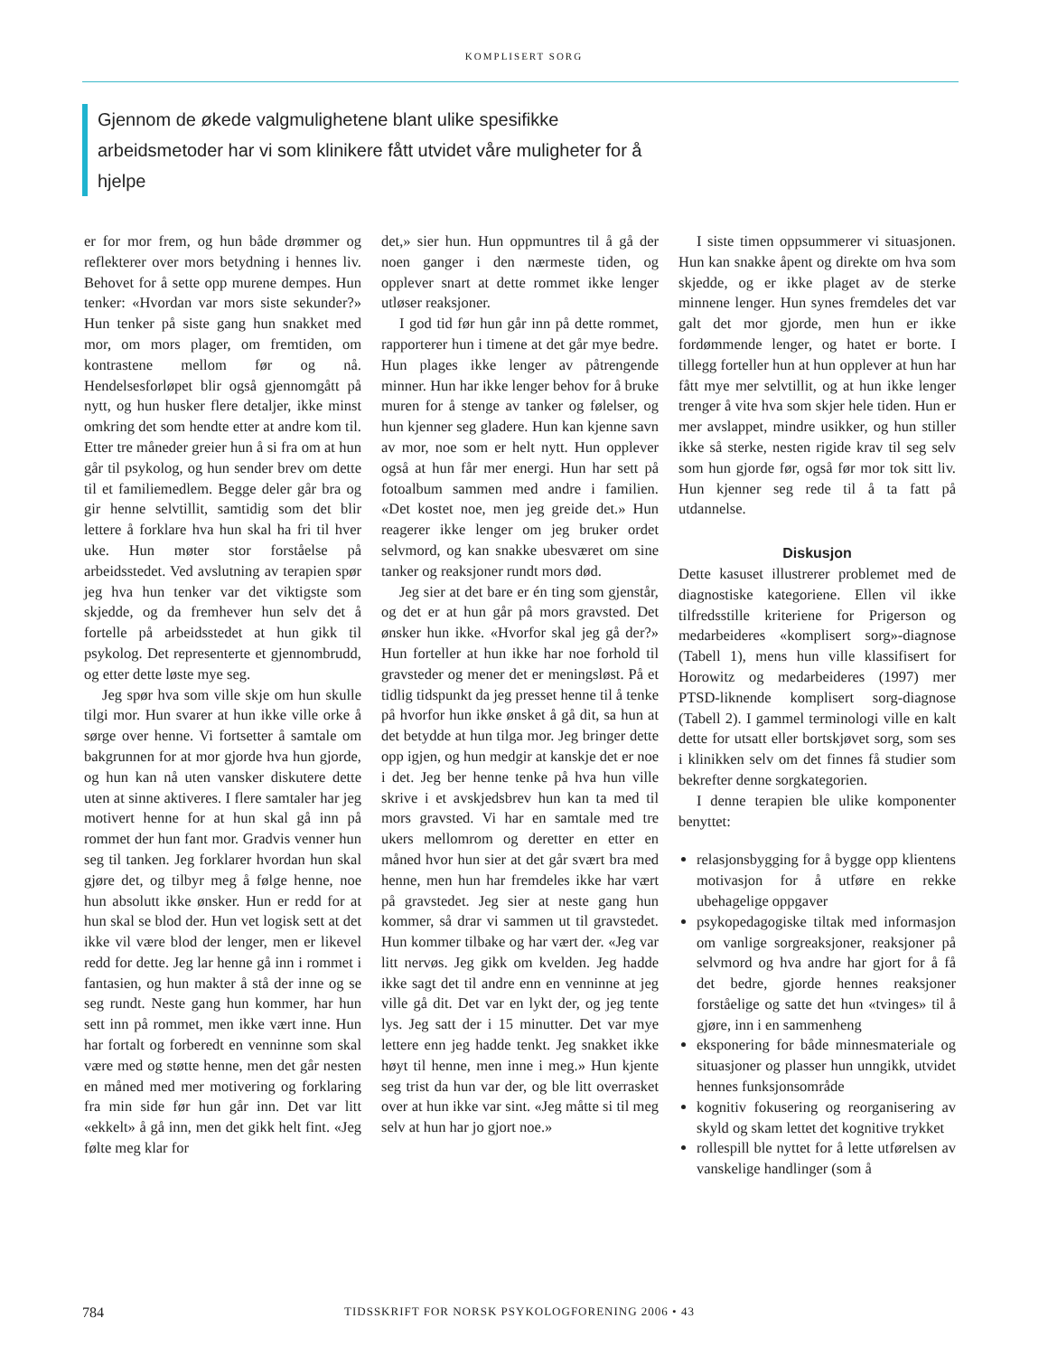KOMPLISERT SORG
Gjennom de økede valgmulighetene blant ulike spesifikke arbeidsmetoder har vi som klinikere fått utvidet våre muligheter for å hjelpe
er for mor frem, og hun både drømmer og reflekterer over mors betydning i hennes liv. Behovet for å sette opp murene dempes. Hun tenker: «Hvordan var mors siste sekunder?» Hun tenker på siste gang hun snakket med mor, om mors plager, om fremtiden, om kontrastene mellom før og nå. Hendelsesforløpet blir også gjennomgått på nytt, og hun husker flere detaljer, ikke minst omkring det som hendte etter at andre kom til. Etter tre måneder greier hun å si fra om at hun går til psykolog, og hun sender brev om dette til et familiemedlem. Begge deler går bra og gir henne selvtillit, samtidig som det blir lettere å forklare hva hun skal ha fri til hver uke. Hun møter stor forståelse på arbeidsstedet. Ved avslutning av terapien spør jeg hva hun tenker var det viktigste som skjedde, og da fremhever hun selv det å fortelle på arbeidsstedet at hun gikk til psykolog. Det representerte et gjennombrudd, og etter dette løste mye seg.
Jeg spør hva som ville skje om hun skulle tilgi mor. Hun svarer at hun ikke ville orke å sørge over henne. Vi fortsetter å samtale om bakgrunnen for at mor gjorde hva hun gjorde, og hun kan nå uten vansker diskutere dette uten at sinne aktiveres. I flere samtaler har jeg motivert henne for at hun skal gå inn på rommet der hun fant mor. Gradvis venner hun seg til tanken. Jeg forklarer hvordan hun skal gjøre det, og tilbyr meg å følge henne, noe hun absolutt ikke ønsker. Hun er redd for at hun skal se blod der. Hun vet logisk sett at det ikke vil være blod der lenger, men er likevel redd for dette. Jeg lar henne gå inn i rommet i fantasien, og hun makter å stå der inne og se seg rundt. Neste gang hun kommer, har hun sett inn på rommet, men ikke vært inne. Hun har fortalt og forberedt en venninne som skal være med og støtte henne, men det går nesten en måned med mer motivering og forklaring fra min side før hun går inn. Det var litt «ekkelt» å gå inn, men det gikk helt fint. «Jeg følte meg klar for
det,» sier hun. Hun oppmuntres til å gå der noen ganger i den nærmeste tiden, og opplever snart at dette rommet ikke lenger utløser reaksjoner.
I god tid før hun går inn på dette rommet, rapporterer hun i timene at det går mye bedre. Hun plages ikke lenger av påtrengende minner. Hun har ikke lenger behov for å bruke muren for å stenge av tanker og følelser, og hun kjenner seg gladere. Hun kan kjenne savn av mor, noe som er helt nytt. Hun opplever også at hun får mer energi. Hun har sett på fotoalbum sammen med andre i familien. «Det kostet noe, men jeg greide det.» Hun reagerer ikke lenger om jeg bruker ordet selvmord, og kan snakke ubesværet om sine tanker og reaksjoner rundt mors død.
Jeg sier at det bare er én ting som gjenstår, og det er at hun går på mors gravsted. Det ønsker hun ikke. «Hvorfor skal jeg gå der?» Hun forteller at hun ikke har noe forhold til gravsteder og mener det er meningsløst. På et tidlig tidspunkt da jeg presset henne til å tenke på hvorfor hun ikke ønsket å gå dit, sa hun at det betydde at hun tilga mor. Jeg bringer dette opp igjen, og hun medgir at kanskje det er noe i det. Jeg ber henne tenke på hva hun ville skrive i et avskjedsbrev hun kan ta med til mors gravsted. Vi har en samtale med tre ukers mellomrom og deretter en etter en måned hvor hun sier at det går svært bra med henne, men hun har fremdeles ikke har vært på gravstedet. Jeg sier at neste gang hun kommer, så drar vi sammen ut til gravstedet. Hun kommer tilbake og har vært der. «Jeg var litt nervøs. Jeg gikk om kvelden. Jeg hadde ikke sagt det til andre enn en venninne at jeg ville gå dit. Det var en lykt der, og jeg tente lys. Jeg satt der i 15 minutter. Det var mye lettere enn jeg hadde tenkt. Jeg snakket ikke høyt til henne, men inne i meg.» Hun kjente seg trist da hun var der, og ble litt overrasket over at hun ikke var sint. «Jeg måtte si til meg selv at hun har jo gjort noe.»
I siste timen oppsummerer vi situasjonen. Hun kan snakke åpent og direkte om hva som skjedde, og er ikke plaget av de sterke minnene lenger. Hun synes fremdeles det var galt det mor gjorde, men hun er ikke fordømmende lenger, og hatet er borte. I tillegg forteller hun at hun opplever at hun har fått mye mer selvtillit, og at hun ikke lenger trenger å vite hva som skjer hele tiden. Hun er mer avslappet, mindre usikker, og hun stiller ikke så sterke, nesten rigide krav til seg selv som hun gjorde før, også før mor tok sitt liv. Hun kjenner seg rede til å ta fatt på utdannelse.
Diskusjon
Dette kasuset illustrerer problemet med de diagnostiske kategoriene. Ellen vil ikke tilfredsstille kriteriene for Prigerson og medarbeideres «komplisert sorg»-diagnose (Tabell 1), mens hun ville klassifisert for Horowitz og medarbeideres (1997) mer PTSD-liknende komplisert sorg-diagnose (Tabell 2). I gammel terminologi ville en kalt dette for utsatt eller bortskjøvet sorg, som ses i klinikken selv om det finnes få studier som bekrefter denne sorgkategorien.
I denne terapien ble ulike komponenter benyttet:
relasjonsbygging for å bygge opp klientens motivasjon for å utføre en rekke ubehagelige oppgaver
psykopedagogiske tiltak med informasjon om vanlige sorgreaksjoner, reaksjoner på selvmord og hva andre har gjort for å få det bedre, gjorde hennes reaksjoner forståelige og satte det hun «tvinges» til å gjøre, inn i en sammenheng
eksponering for både minnesmateriale og situasjoner og plasser hun unngikk, utvidet hennes funksjonsområde
kognitiv fokusering og reorganisering av skyld og skam lettet det kognitive trykket
rollespill ble nyttet for å lette utførelsen av vanskelige handlinger (som å
784 TIDSSKRIFT FOR NORSK PSYKOLOGFORENING 2006 • 43